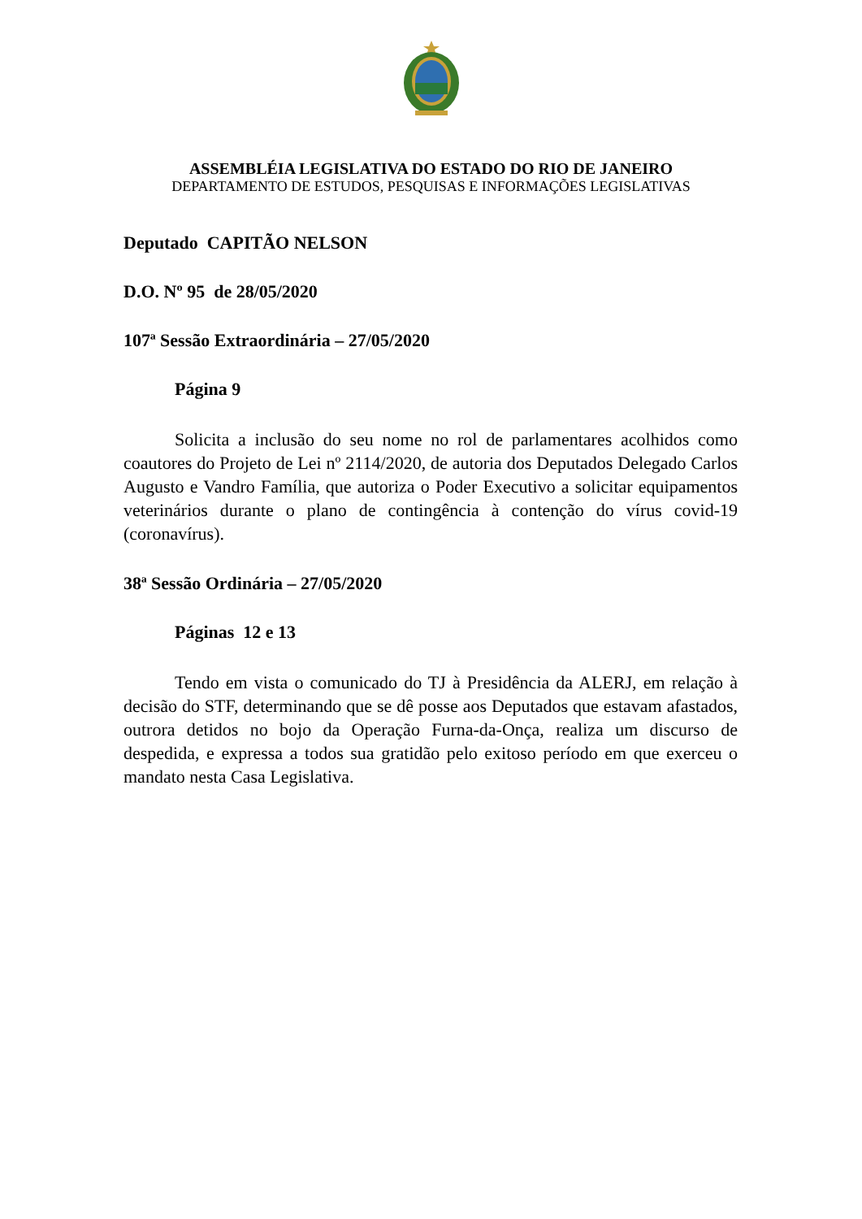ASSEMBLÉIA LEGISLATIVA DO ESTADO DO RIO DE JANEIRO
DEPARTAMENTO DE ESTUDOS, PESQUISAS E INFORMAÇÕES LEGISLATIVAS
Deputado CAPITÃO NELSON
D.O. Nº 95 de 28/05/2020
107ª Sessão Extraordinária – 27/05/2020
Página 9
Solicita a inclusão do seu nome no rol de parlamentares acolhidos como coautores do Projeto de Lei nº 2114/2020, de autoria dos Deputados Delegado Carlos Augusto e Vandro Família, que autoriza o Poder Executivo a solicitar equipamentos veterinários durante o plano de contingência à contenção do vírus covid-19 (coronavírus).
38ª Sessão Ordinária – 27/05/2020
Páginas 12 e 13
Tendo em vista o comunicado do TJ à Presidência da ALERJ, em relação à decisão do STF, determinando que se dê posse aos Deputados que estavam afastados, outrora detidos no bojo da Operação Furna-da-Onça, realiza um discurso de despedida, e expressa a todos sua gratidão pelo exitoso período em que exerceu o mandato nesta Casa Legislativa.